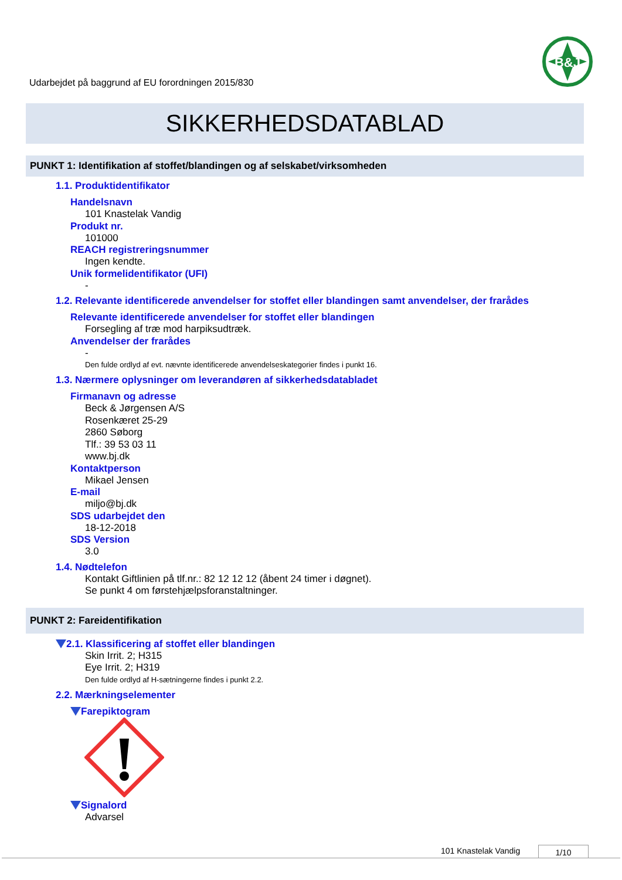Udarbejdet på baggrund af EU forordningen 2015/830
B&J
SIKKERHEDSDATABLAD
PUNKT 1: Identifikation af stoffet/blandingen og af selskabet/virksomheden
1.1. Produktidentifikator
Handelsnavn
101 Knastelak Vandig
Produkt nr.
101000
REACH registreringsnummer
Ingen kendte.
Unik formelidentifikator (UFI)
-
1.2. Relevante identificerede anvendelser for stoffet eller blandingen samt anvendelser, der frarådes
Relevante identificerede anvendelser for stoffet eller blandingen
Forsegling af træ mod harpiksudtræk.
Anvendelser der frarådes
-
Den fulde ordlyd af evt. nævnte identificerede anvendelseskategorier findes i punkt 16.
1.3. Nærmere oplysninger om leverandøren af sikkerhedsdatabladet
Firmanavn og adresse
Beck & Jørgensen A/S
Rosenkæret 25-29
2860 Søborg
Tlf.: 39 53 03 11
www.bj.dk
Kontaktperson
Mikael Jensen
E-mail
miljo@bj.dk
SDS udarbejdet den
18-12-2018
SDS Version
3.0
1.4. Nødtelefon
Kontakt Giftlinien på tlf.nr.: 82 12 12 12 (åbent 24 timer i døgnet).
Se punkt 4 om førstehjælpsforanstaltninger.
PUNKT 2: Fareidentifikation
2.1. Klassificering af stoffet eller blandingen
Skin Irrit. 2; H315
Eye Irrit. 2; H319
Den fulde ordlyd af H-sætningerne findes i punkt 2.2.
2.2. Mærkningselementer
Farepiktogram
Signalord
Advarsel
101 Knastelak Vandig 1/10